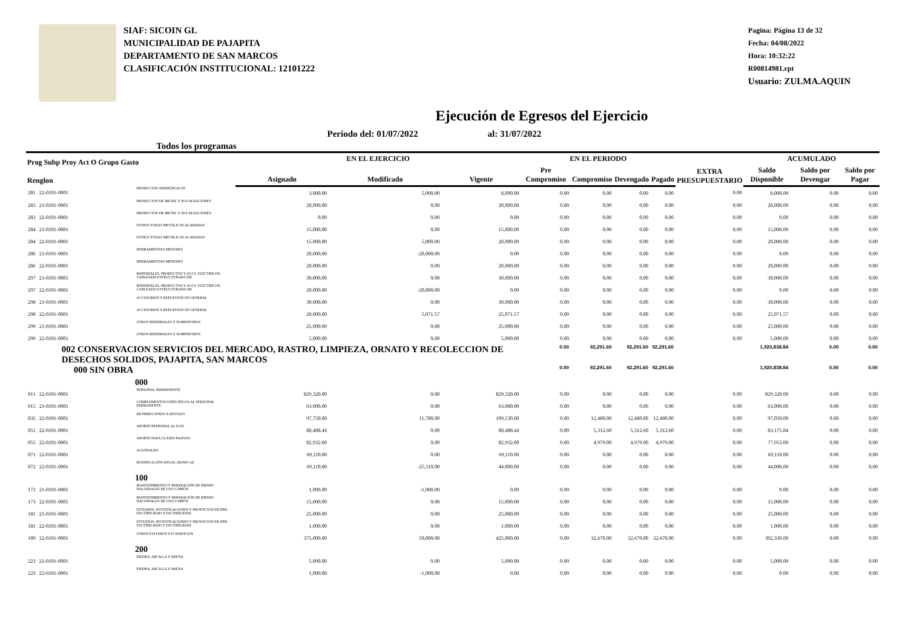SIAF: SICOIN GL
MUNICIPALIDAD DE PAJAPITA
DEPARTAMENTO DE SAN MARCOS
CLASIFICACIÓN INSTITUCIONAL: 12101222
Pagina: Página 13 de 32
Fecha: 04/08/2022
Hora: 10:32:22
R00814981.rpt
Usuario: ZULMA.AQUIN
Ejecución de Egresos del Ejercicio
Todos los programas Periodo del: 01/07/2022 al: 31/07/2022
| Prog Subp Proy Act O Grupo Gasto Renglon | | | EN EL EJERCICIO | | | EN EL PERIODO | | | | EXTRA PRESUPUESTARIO | ACUMULADO | | |
| --- | --- | --- | --- | --- | --- | --- | --- | --- | --- | --- | --- | --- | --- |
| | | | Asignado | Modificado | Vigente | Pre Compromiso | Compromiso | Devengado | Pagado | | Saldo Disponible | Saldo por Devengar | Saldo por Pagar |
| 281 | 22-0101-0001 | PRODUCTOS SIDERÚRGICOS | 3,000.00 | 5,000.00 | 8,000.00 | 0.00 | 0.00 | 0.00 | 0.00 | 0.00 | 8,000.00 | 0.00 | 0.00 |
| 283 | 21-0101-0001 | PRODUCTOS DE METAL Y SUS ALEACIONES | 20,000.00 | 0.00 | 20,000.00 | 0.00 | 0.00 | 0.00 | 0.00 | 0.00 | 20,000.00 | 0.00 | 0.00 |
| 283 | 22-0101-0001 | PRODUCTOS DE METAL Y SUS ALEACIONES | 0.00 | 0.00 | 0.00 | 0.00 | 0.00 | 0.00 | 0.00 | 0.00 | 0.00 | 0.00 | 0.00 |
| 284 | 21-0101-0001 | ESTRUCTURAS METÁLICAS ACABADAS | 15,000.00 | 0.00 | 15,000.00 | 0.00 | 0.00 | 0.00 | 0.00 | 0.00 | 15,000.00 | 0.00 | 0.00 |
| 284 | 22-0101-0001 | ESTRUCTURAS METÁLICAS ACABADAS | 15,000.00 | 5,000.00 | 20,000.00 | 0.00 | 0.00 | 0.00 | 0.00 | 0.00 | 20,000.00 | 0.00 | 0.00 |
| 286 | 21-0101-0001 | HERRAMIENTAS MENORES | 20,000.00 | -20,000.00 | 0.00 | 0.00 | 0.00 | 0.00 | 0.00 | 0.00 | 0.00 | 0.00 | 0.00 |
| 286 | 22-0101-0001 | HERRAMIENTAS MENORES | 20,000.00 | 0.00 | 20,000.00 | 0.00 | 0.00 | 0.00 | 0.00 | 0.00 | 20,000.00 | 0.00 | 0.00 |
| 297 | 21-0101-0001 | MATERIALES, PRODUCTOS Y ACCS. ELÉCTRICOS, CABLEADO ESTRUCTURADO DE | 30,000.00 | 0.00 | 30,000.00 | 0.00 | 0.00 | 0.00 | 0.00 | 0.00 | 30,000.00 | 0.00 | 0.00 |
| 297 | 22-0101-0001 | MATERIALES, PRODUCTOS Y ACCS. ELÉCTRICOS, CABLEADO ESTRUCTURADO DE | 20,000.00 | -20,000.00 | 0.00 | 0.00 | 0.00 | 0.00 | 0.00 | 0.00 | 0.00 | 0.00 | 0.00 |
| 298 | 21-0101-0001 | ACCESORIOS Y REPUESTOS EN GENERAL | 30,000.00 | 0.00 | 30,000.00 | 0.00 | 0.00 | 0.00 | 0.00 | 0.00 | 30,000.00 | 0.00 | 0.00 |
| 298 | 22-0101-0001 | ACCESORIOS Y REPUESTOS EN GENERAL | 20,000.00 | 5,071.57 | 25,071.57 | 0.00 | 0.00 | 0.00 | 0.00 | 0.00 | 25,071.57 | 0.00 | 0.00 |
| 299 | 21-0101-0001 | OTROS MATERIALES Y SUMINISTROS | 25,000.00 | 0.00 | 25,000.00 | 0.00 | 0.00 | 0.00 | 0.00 | 0.00 | 25,000.00 | 0.00 | 0.00 |
| 299 | 22-0101-0001 | OTROS MATERIALES Y SUMINISTROS | 5,000.00 | 0.00 | 5,000.00 | 0.00 | 0.00 | 0.00 | 0.00 | 0.00 | 5,000.00 | 0.00 | 0.00 |
| | 002 CONSERVACION SERVICIOS DEL MERCADO, RASTRO, LIMPIEZA, ORNATO Y RECOLECCION DE DESECHOS SOLIDOS, PAJAPITA, SAN MARCOS | | | | | 0.00 | 92,291.60 | 92,291.60 | 92,291.60 | | 1,920,838.84 | 0.00 | 0.00 |
| | 000 SIN OBRA | | | | | 0.00 | 92,291.60 | 92,291.60 | 92,291.60 | | 1,920,838.84 | 0.00 | 0.00 |
| 000 | | | | | | | | | | | | | |
| 011 | 22-0101-0001 | PERSONAL PERMANENTE | 829,320.00 | 0.00 | 829,320.00 | 0.00 | 0.00 | 0.00 | 0.00 | 0.00 | 829,320.00 | 0.00 | 0.00 |
| 015 | 21-0101-0001 | COMPLEMENTOS ESPECÍFICOS AL PERSONAL PERMANENTE | 63,000.00 | 0.00 | 63,000.00 | 0.00 | 0.00 | 0.00 | 0.00 | 0.00 | 63,000.00 | 0.00 | 0.00 |
| 035 | 22-0101-0001 | RETRIBUCIONES A DESTAJO | 97,750.00 | 11,780.00 | 109,530.00 | 0.00 | 12,480.00 | 12,480.00 | 12,480.00 | 0.00 | 97,050.00 | 0.00 | 0.00 |
| 051 | 22-0101-0001 | APORTE PATRONAL AL IGSS | 88,488.44 | 0.00 | 88,488.44 | 0.00 | 5,312.60 | 5,312.60 | 5,312.60 | 0.00 | 83,175.84 | 0.00 | 0.00 |
| 055 | 22-0101-0001 | APORTE PARA CLASES PASIVAS | 82,932.00 | 0.00 | 82,932.00 | 0.00 | 4,979.00 | 4,979.00 | 4,979.00 | 0.00 | 77,953.00 | 0.00 | 0.00 |
| 071 | 22-0101-0001 | AGUINALDO | 69,110.00 | 0.00 | 69,110.00 | 0.00 | 0.00 | 0.00 | 0.00 | 0.00 | 69,110.00 | 0.00 | 0.00 |
| 072 | 22-0101-0001 | BONIFICACIÓN ANUAL (BONO 14) | 69,110.00 | -25,110.00 | 44,000.00 | 0.00 | 0.00 | 0.00 | 0.00 | 0.00 | 44,000.00 | 0.00 | 0.00 |
| 100 | | | | | | | | | | | | | |
| 173 | 21-0101-0001 | MANTENIMIENTO Y REPARACIÓN DE BIENES NACIONALES DE USO COMÚN | 1,000.00 | -1,000.00 | 0.00 | 0.00 | 0.00 | 0.00 | 0.00 | 0.00 | 0.00 | 0.00 | 0.00 |
| 173 | 22-0101-0001 | MANTENIMIENTO Y REPARACIÓN DE BIENES NACIONALES DE USO COMÚN | 15,000.00 | 0.00 | 15,000.00 | 0.00 | 0.00 | 0.00 | 0.00 | 0.00 | 15,000.00 | 0.00 | 0.00 |
| 181 | 21-0101-0001 | ESTUDIOS, INVESTIGACIONES Y PROYECTOS DE PRE-FACTIBILIDAD Y FACTIBILIDAD | 25,000.00 | 0.00 | 25,000.00 | 0.00 | 0.00 | 0.00 | 0.00 | 0.00 | 25,000.00 | 0.00 | 0.00 |
| 181 | 22-0101-0001 | ESTUDIOS, INVESTIGACIONES Y PROYECTOS DE PRE-FACTIBILIDAD Y FACTIBILIDAD | 1,000.00 | 0.00 | 1,000.00 | 0.00 | 0.00 | 0.00 | 0.00 | 0.00 | 1,000.00 | 0.00 | 0.00 |
| 189 | 22-0101-0001 | OTROS ESTUDIOS Y/O SERVICIOS | 375,000.00 | 50,000.00 | 425,000.00 | 0.00 | 32,670.00 | 32,670.00 | 32,670.00 | 0.00 | 392,330.00 | 0.00 | 0.00 |
| 200 | | | | | | | | | | | | | |
| 223 | 21-0101-0001 | PIEDRA, ARCILLA Y ARENA | 5,000.00 | 0.00 | 5,000.00 | 0.00 | 0.00 | 0.00 | 0.00 | 0.00 | 5,000.00 | 0.00 | 0.00 |
| 223 | 22-0101-0001 | PIEDRA, ARCILLA Y ARENA | 1,000.00 | -1,000.00 | 0.00 | 0.00 | 0.00 | 0.00 | 0.00 | 0.00 | 0.00 | 0.00 | 0.00 |